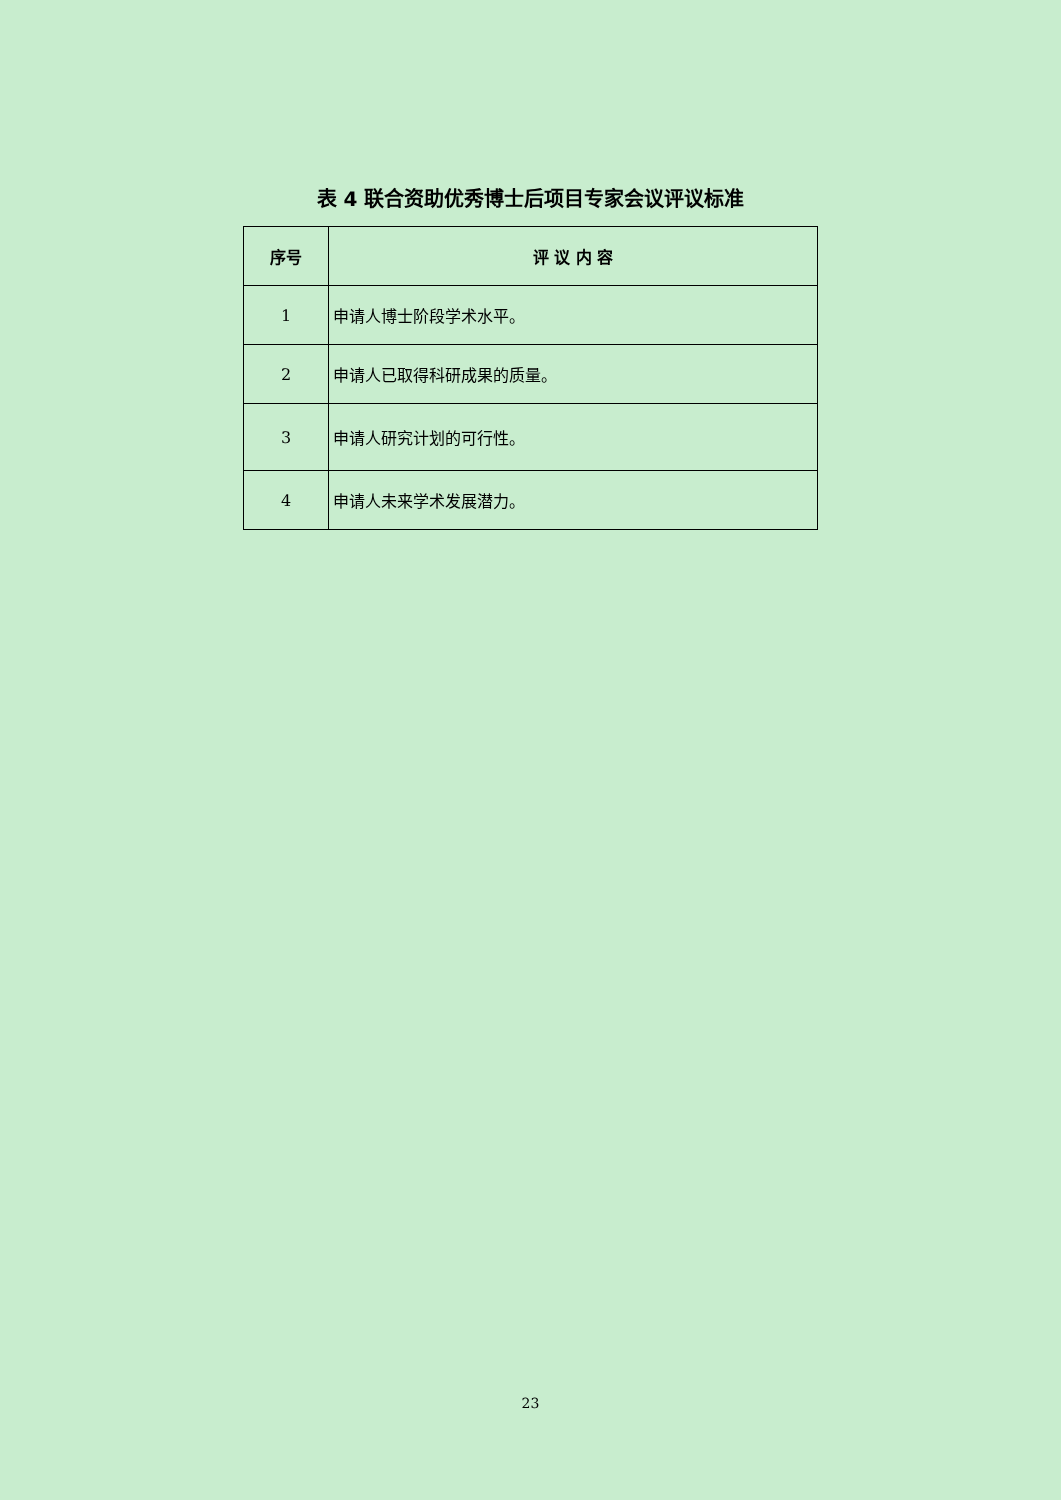表 4 联合资助优秀博士后项目专家会议评议标准
| 序号 | 评 议 内 容 |
| --- | --- |
| 1 | 申请人博士阶段学术水平。 |
| 2 | 申请人已取得科研成果的质量。 |
| 3 | 申请人研究计划的可行性。 |
| 4 | 申请人未来学术发展潜力。 |
23